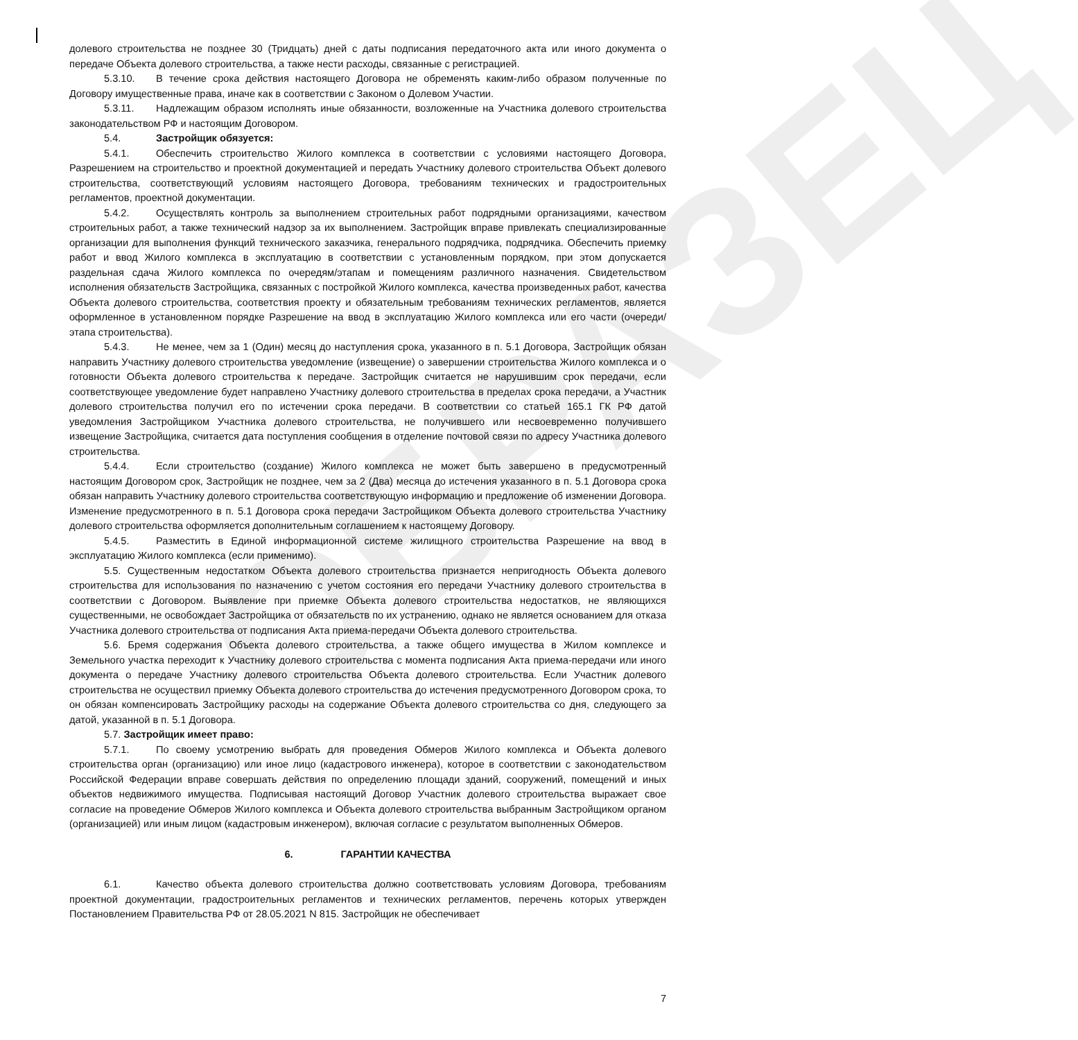ОБРАЗЕЦ
долевого строительства не позднее 30 (Тридцать) дней с даты подписания передаточного акта или иного документа о передаче Объекта долевого строительства, а также нести расходы, связанные с регистрацией.
5.3.10. В течение срока действия настоящего Договора не обременять каким-либо образом полученные по Договору имущественные права, иначе как в соответствии с Законом о Долевом Участии.
5.3.11. Надлежащим образом исполнять иные обязанности, возложенные на Участника долевого строительства законодательством РФ и настоящим Договором.
5.4. Застройщик обязуется:
5.4.1. Обеспечить строительство Жилого комплекса в соответствии с условиями настоящего Договора, Разрешением на строительство и проектной документацией и передать Участнику долевого строительства Объект долевого строительства, соответствующий условиям настоящего Договора, требованиям технических и градостроительных регламентов, проектной документации.
5.4.2. Осуществлять контроль за выполнением строительных работ подрядными организациями, качеством строительных работ, а также технический надзор за их выполнением. Застройщик вправе привлекать специализированные организации для выполнения функций технического заказчика, генерального подрядчика, подрядчика. Обеспечить приемку работ и ввод Жилого комплекса в эксплуатацию в соответствии с установленным порядком, при этом допускается раздельная сдача Жилого комплекса по очередям/этапам и помещениям различного назначения. Свидетельством исполнения обязательств Застройщика, связанных с постройкой Жилого комплекса, качества произведенных работ, качества Объекта долевого строительства, соответствия проекту и обязательным требованиям технических регламентов, является оформленное в установленном порядке Разрешение на ввод в эксплуатацию Жилого комплекса или его части (очереди/этапа строительства).
5.4.3. Не менее, чем за 1 (Один) месяц до наступления срока, указанного в п. 5.1 Договора, Застройщик обязан направить Участнику долевого строительства уведомление (извещение) о завершении строительства Жилого комплекса и о готовности Объекта долевого строительства к передаче. Застройщик считается не нарушившим срок передачи, если соответствующее уведомление будет направлено Участнику долевого строительства в пределах срока передачи, а Участник долевого строительства получил его по истечении срока передачи. В соответствии со статьей 165.1 ГК РФ датой уведомления Застройщиком Участника долевого строительства, не получившего или несвоевременно получившего извещение Застройщика, считается дата поступления сообщения в отделение почтовой связи по адресу Участника долевого строительства.
5.4.4. Если строительство (создание) Жилого комплекса не может быть завершено в предусмотренный настоящим Договором срок, Застройщик не позднее, чем за 2 (Два) месяца до истечения указанного в п. 5.1 Договора срока обязан направить Участнику долевого строительства соответствующую информацию и предложение об изменении Договора. Изменение предусмотренного в п. 5.1 Договора срока передачи Застройщиком Объекта долевого строительства Участнику долевого строительства оформляется дополнительным соглашением к настоящему Договору.
5.4.5. Разместить в Единой информационной системе жилищного строительства Разрешение на ввод в эксплуатацию Жилого комплекса (если применимо).
5.5. Существенным недостатком Объекта долевого строительства признается непригодность Объекта долевого строительства для использования по назначению с учетом состояния его передачи Участнику долевого строительства в соответствии с Договором. Выявление при приемке Объекта долевого строительства недостатков, не являющихся существенными, не освобождает Застройщика от обязательств по их устранению, однако не является основанием для отказа Участника долевого строительства от подписания Акта приема-передачи Объекта долевого строительства.
5.6. Бремя содержания Объекта долевого строительства, а также общего имущества в Жилом комплексе и Земельного участка переходит к Участнику долевого строительства с момента подписания Акта приема-передачи или иного документа о передаче Участнику долевого строительства Объекта долевого строительства. Если Участник долевого строительства не осуществил приемку Объекта долевого строительства до истечения предусмотренного Договором срока, то он обязан компенсировать Застройщику расходы на содержание Объекта долевого строительства со дня, следующего за датой, указанной в п. 5.1 Договора.
5.7. Застройщик имеет право:
5.7.1. По своему усмотрению выбрать для проведения Обмеров Жилого комплекса и Объекта долевого строительства орган (организацию) или иное лицо (кадастрового инженера), которое в соответствии с законодательством Российской Федерации вправе совершать действия по определению площади зданий, сооружений, помещений и иных объектов недвижимого имущества. Подписывая настоящий Договор Участник долевого строительства выражает свое согласие на проведение Обмеров Жилого комплекса и Объекта долевого строительства выбранным Застройщиком органом (организацией) или иным лицом (кадастровым инженером), включая согласие с результатом выполненных Обмеров.
6. ГАРАНТИИ КАЧЕСТВА
6.1. Качество объекта долевого строительства должно соответствовать условиям Договора, требованиям проектной документации, градостроительных регламентов и технических регламентов, перечень которых утвержден Постановлением Правительства РФ от 28.05.2021 N 815. Застройщик не обеспечивает
7